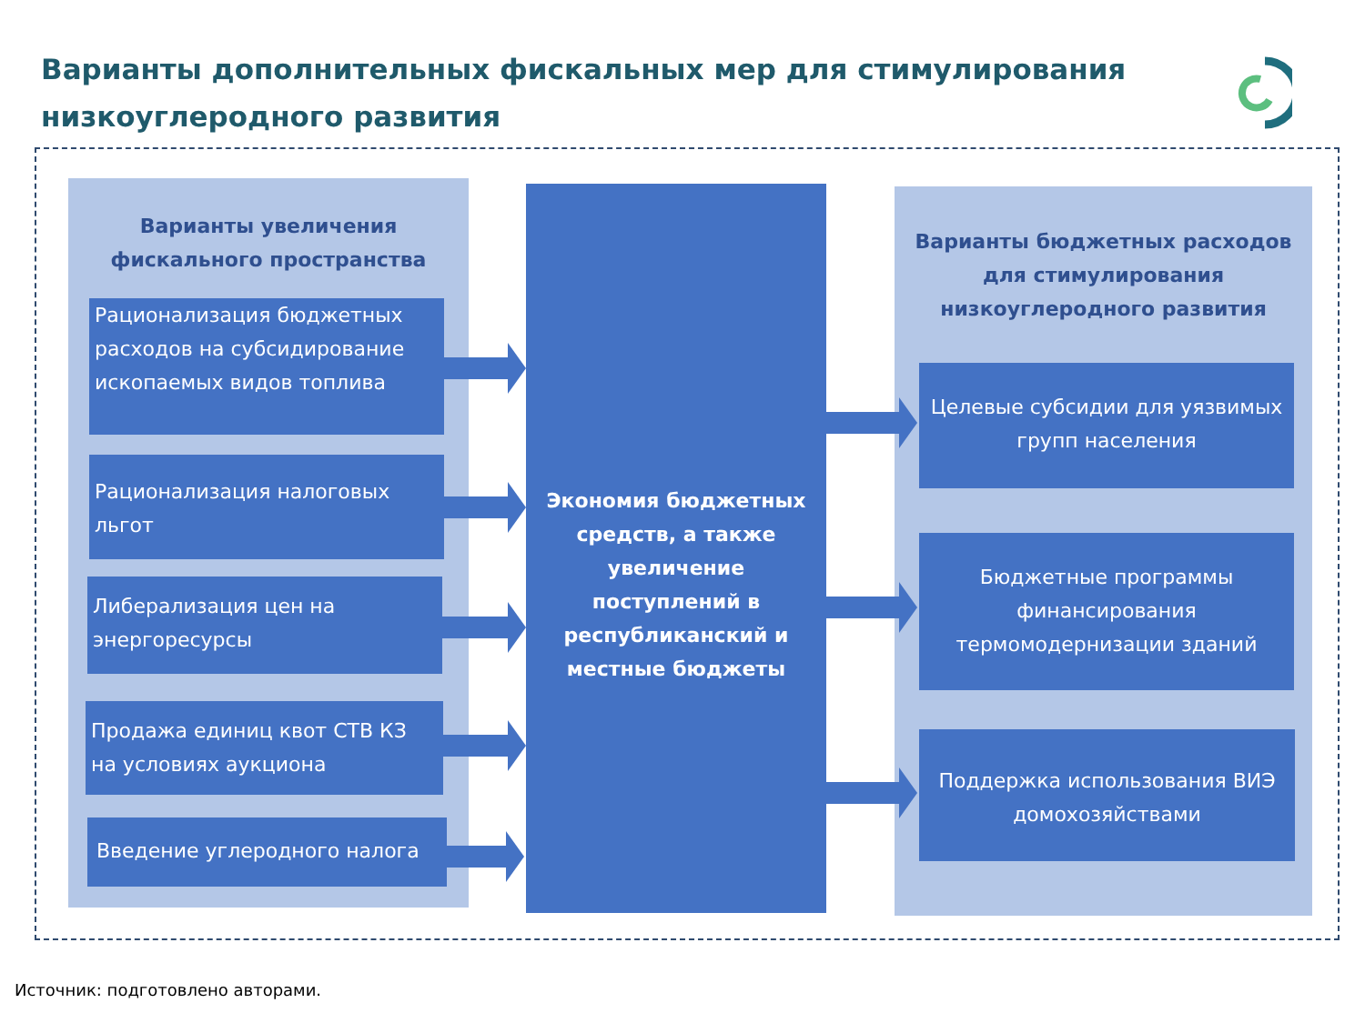Варианты дополнительных фискальных мер для стимулирования низкоуглеродного развития
Варианты увеличения
фискального пространства
Рационализация бюджетных расходов на субсидирование ископаемых видов топлива
Рационализация налоговых льгот
Либерализация цен на энергоресурсы
Продажа единиц квот СТВ КЗ на условиях аукциона
Введение углеродного налога
Экономия бюджетных средств, а также увеличение поступлений в республиканский и местные бюджеты
Варианты бюджетных расходов
для стимулирования
низкоуглеродного развития
Целевые субсидии для уязвимых групп населения
Бюджетные программы финансирования термомодернизации зданий
Поддержка использования ВИЭ домохозяйствами
Источник: подготовлено авторами.